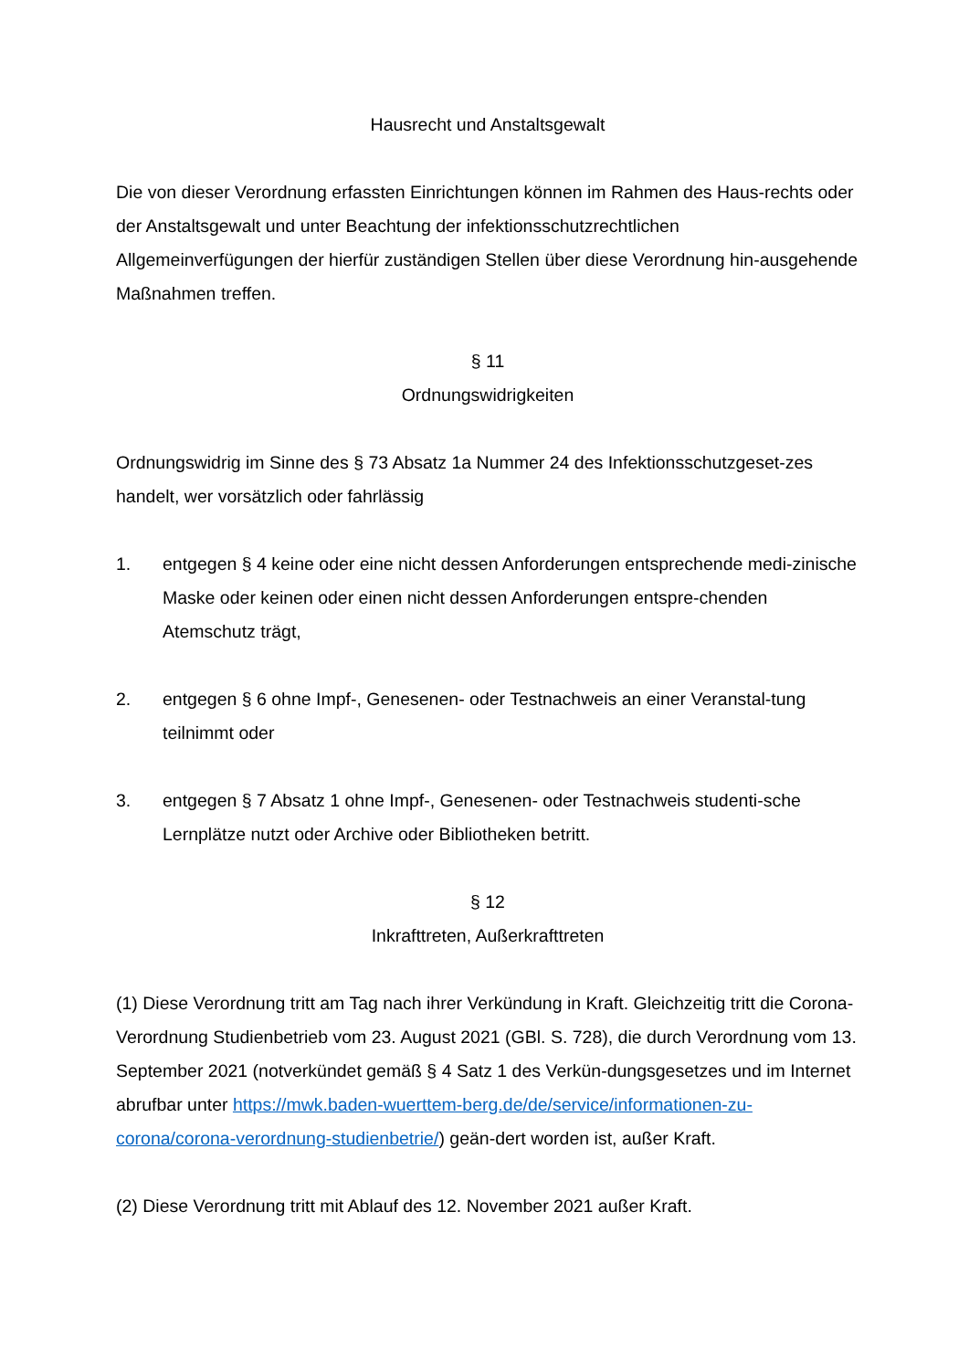Hausrecht und Anstaltsgewalt
Die von dieser Verordnung erfassten Einrichtungen können im Rahmen des Haus-rechts oder der Anstaltsgewalt und unter Beachtung der infektionsschutzrechtlichen Allgemeinverfügungen der hierfür zuständigen Stellen über diese Verordnung hin-ausgehende Maßnahmen treffen.
§ 11
Ordnungswidrigkeiten
Ordnungswidrig im Sinne des § 73 Absatz 1a Nummer 24 des Infektionsschutzgeset-zes handelt, wer vorsätzlich oder fahrlässig
1. entgegen § 4 keine oder eine nicht dessen Anforderungen entsprechende medi-zinische Maske oder keinen oder einen nicht dessen Anforderungen entspre-chenden Atemschutz trägt,
2. entgegen § 6 ohne Impf-, Genesenen- oder Testnachweis an einer Veranstal-tung teilnimmt oder
3. entgegen § 7 Absatz 1 ohne Impf-, Genesenen- oder Testnachweis studenti-sche Lernplätze nutzt oder Archive oder Bibliotheken betritt.
§ 12
Inkrafttreten, Außerkrafttreten
(1) Diese Verordnung tritt am Tag nach ihrer Verkündung in Kraft. Gleichzeitig tritt die Corona-Verordnung Studienbetrieb vom 23. August 2021 (GBl. S. 728), die durch Verordnung vom 13. September 2021 (notverkündet gemäß § 4 Satz 1 des Verkün-dungsgesetzes und im Internet abrufbar unter https://mwk.baden-wuerttem-berg.de/de/service/informationen-zu-corona/corona-verordnung-studienbetrie/) geän-dert worden ist, außer Kraft.
(2) Diese Verordnung tritt mit Ablauf des 12. November 2021 außer Kraft.